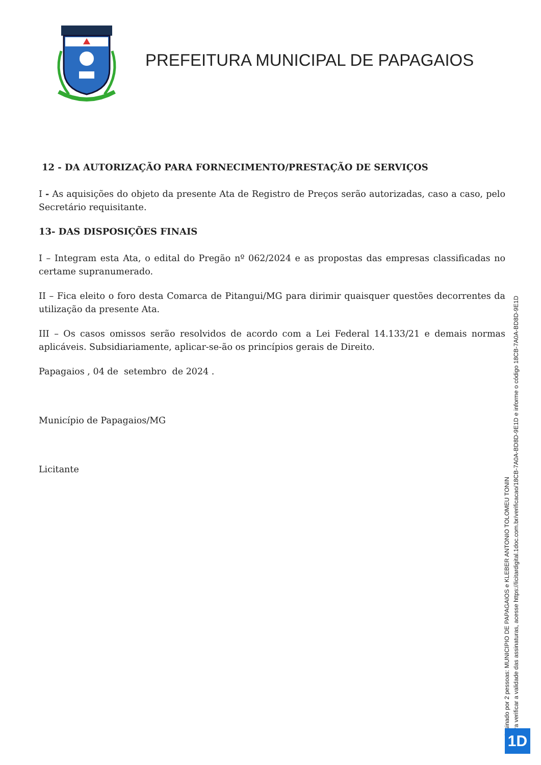PREFEITURA MUNICIPAL DE PAPAGAIOS
12 - DA AUTORIZAÇÃO PARA FORNECIMENTO/PRESTAÇÃO DE SERVIÇOS
I - As aquisições do objeto da presente Ata de Registro de Preços serão autorizadas, caso a caso, pelo Secretário requisitante.
13- DAS DISPOSIÇÕES FINAIS
I – Integram esta Ata, o edital do Pregão nº 062/2024 e as propostas das empresas classificadas no certame supranumerado.
II – Fica eleito o foro desta Comarca de Pitangui/MG para dirimir quaisquer questões decorrentes da utilização da presente Ata.
III – Os casos omissos serão resolvidos de acordo com a Lei Federal 14.133/21 e demais normas aplicáveis. Subsidiariamente, aplicar-se-ão os princípios gerais de Direito.
Papagaios , 04 de setembro de 2024 .
Município de Papagaios/MG
Licitante
Assinado por 2 pessoas: MUNICIPIO DE PAPAGAIOS e KLEBER ANTONIO TOLOMEU TONIN
Para verificar a validade das assinaturas, acesse https://licitardigital.1doc.com.br/verificacao/18CB-7A0A-BD8D-9E1D e informe o código 18CB-7A0A-BD8D-9E1D
1D